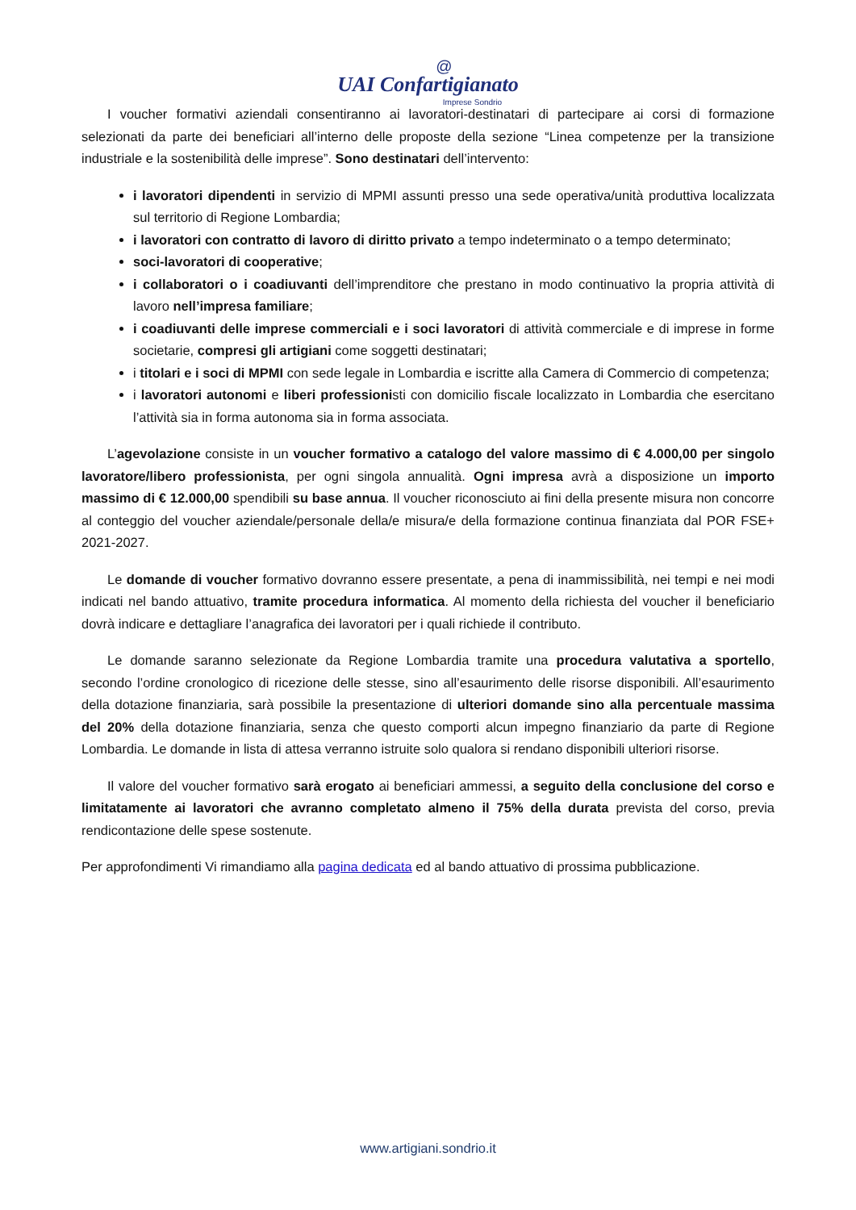@
UAI Confartigianato
Imprese Sondrio
I voucher formativi aziendali consentiranno ai lavoratori-destinatari di partecipare ai corsi di formazione selezionati da parte dei beneficiari all’interno delle proposte della sezione “Linea competenze per la transizione industriale e la sostenibilità delle imprese”. Sono destinatari dell’intervento:
i lavoratori dipendenti in servizio di MPMI assunti presso una sede operativa/unità produttiva localizzata sul territorio di Regione Lombardia;
i lavoratori con contratto di lavoro di diritto privato a tempo indeterminato o a tempo determinato;
soci-lavoratori di cooperative;
i collaboratori o i coadiuvanti dell’imprenditore che prestano in modo continuativo la propria attività di lavoro nell’impresa familiare;
i coadiuvanti delle imprese commerciali e i soci lavoratori di attività commerciale e di imprese in forme societarie, compresi gli artigiani come soggetti destinatari;
i titolari e i soci di MPMI con sede legale in Lombardia e iscritte alla Camera di Commercio di competenza;
i lavoratori autonomi e liberi professionisti con domicilio fiscale localizzato in Lombardia che esercitano l’attività sia in forma autonoma sia in forma associata.
L’agevolazione consiste in un voucher formativo a catalogo del valore massimo di € 4.000,00 per singolo lavoratore/libero professionista, per ogni singola annualità. Ogni impresa avrà a disposizione un importo massimo di € 12.000,00 spendibili su base annua. Il voucher riconosciuto ai fini della presente misura non concorre al conteggio del voucher aziendale/personale della/e misura/e della formazione continua finanziata dal POR FSE+ 2021-2027.
Le domande di voucher formativo dovranno essere presentate, a pena di inammissibilità, nei tempi e nei modi indicati nel bando attuativo, tramite procedura informatica. Al momento della richiesta del voucher il beneficiario dovrà indicare e dettagliare l’anagrafica dei lavoratori per i quali richiede il contributo.
Le domande saranno selezionate da Regione Lombardia tramite una procedura valutativa a sportello, secondo l’ordine cronologico di ricezione delle stesse, sino all’esaurimento delle risorse disponibili. All’esaurimento della dotazione finanziaria, sarà possibile la presentazione di ulteriori domande sino alla percentuale massima del 20% della dotazione finanziaria, senza che questo comporti alcun impegno finanziario da parte di Regione Lombardia. Le domande in lista di attesa verranno istruite solo qualora si rendano disponibili ulteriori risorse.
Il valore del voucher formativo sarà erogato ai beneficiari ammessi, a seguito della conclusione del corso e limitatamente ai lavoratori che avranno completato almeno il 75% della durata prevista del corso, previa rendicontazione delle spese sostenute.
Per approfondimenti Vi rimandiamo alla pagina dedicata ed al bando attuativo di prossima pubblicazione.
www.artigiani.sondrio.it